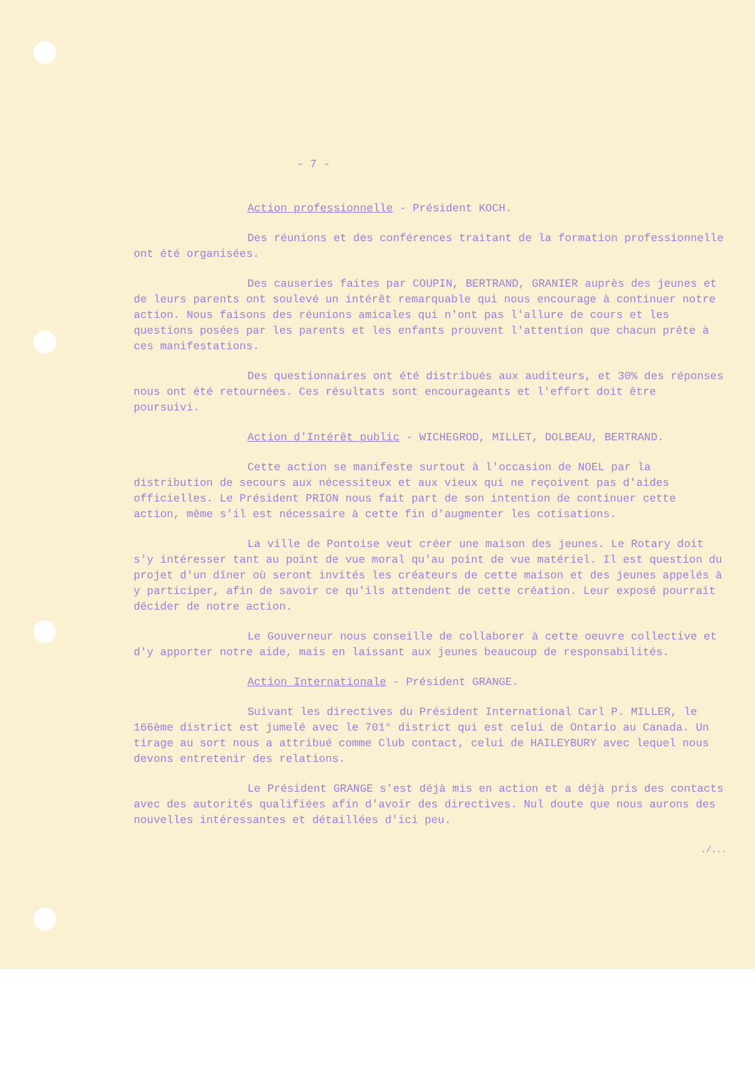- 7 -
Action professionnelle - Président KOCH.
Des réunions et des conférences traitant de la formation professionnelle ont été organisées.
Des causeries faites par COUPIN, BERTRAND, GRANIER auprès des jeunes et de leurs parents ont soulevé un intérêt remarquable qui nous encourage à continuer notre action. Nous faisons des réunions amicales qui n'ont pas l'allure de cours et les questions posées par les parents et les enfants prouvent l'attention que chacun prête à ces manifestations.
Des questionnaires ont été distribués aux auditeurs, et 30% des réponses nous ont été retournées. Ces résultats sont encourageants et l'effort doit être poursuivi.
Action d'Intérêt public - WICHEGROD, MILLET, DOLBEAU, BERTRAND.
Cette action se manifeste surtout à l'occasion de NOEL par la distribution de secours aux nécessiteux et aux vieux qui ne reçoivent pas d'aides officielles. Le Président PRION nous fait part de son intention de continuer cette action, même s'il est nécessaire à cette fin d'augmenter les cotisations.
La ville de Pontoise veut créer une maison des jeunes. Le Rotary doit s'y intéresser tant au point de vue moral qu'au point de vue matériel. Il est question du projet d'un dîner où seront invités les créateurs de cette maison et des jeunes appelés à y participer, afin de savoir ce qu'ils attendent de cette création. Leur exposé pourrait décider de notre action.
Le Gouverneur nous conseille de collaborer à cette oeuvre collective et d'y apporter notre aide, mais en laissant aux jeunes beaucoup de responsabilités.
Action Internationale - Président GRANGE.
Suivant les directives du Président International Carl P. MILLER, le 166ème district est jumelé avec le 701° district qui est celui de Ontario au Canada. Un tirage au sort nous a attribué comme Club contact, celui de HAILEYBURY avec lequel nous devons entretenir des relations.
Le Président GRANGE s'est déjà mis en action et a déjà pris des contacts avec des autorités qualifiées afin d'avoir des directives. Nul doute que nous aurons des nouvelles intéressantes et détaillées d'ici peu.
./...